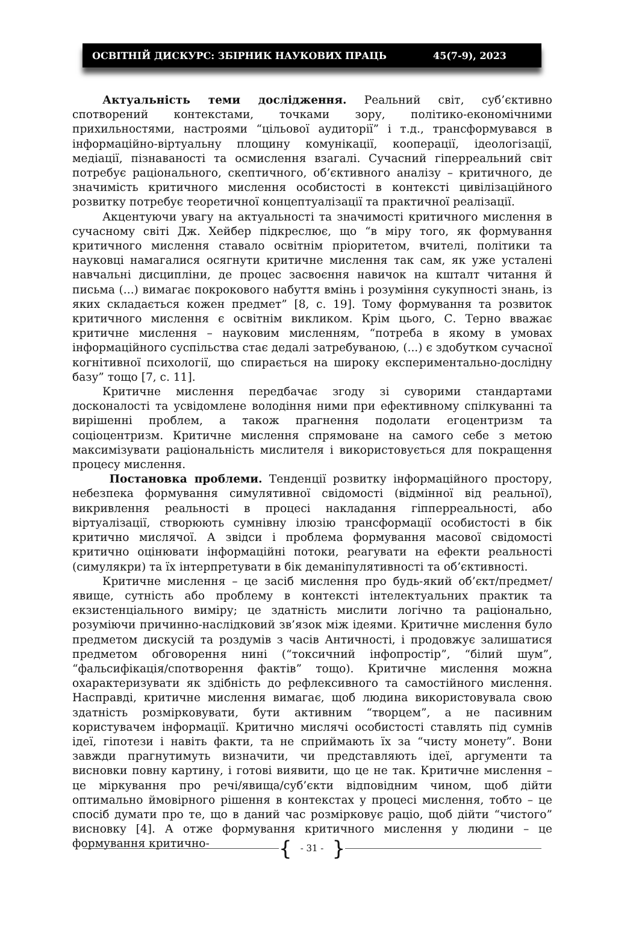ОСВІТНІЙ ДИСКУРС: ЗБІРНИК НАУКОВИХ ПРАЦЬ 45(7-9), 2023
Актуальність теми дослідження. Реальний світ, суб’єктивно спотворений контекстами, точками зору, політико-економічними прихильностями, настроями “цільової аудиторії” і т.д., трансформувався в інформаційно-віртуальну площину комунікації, кооперації, ідеологізації, медіації, пізнаваності та осмислення взагалі. Сучасний гіперреальний світ потребує раціонального, скептичного, об’єктивного аналізу – критичного, де значимість критичного мислення особистості в контексті цивілізаційного розвитку потребує теоретичної концептуалізації та практичної реалізації.
Акцентуючи увагу на актуальності та значимості критичного мислення в сучасному світі Дж. Хейбер підкреслює, що “в міру того, як формування критичного мислення ставало освітнім пріоритетом, вчителі, політики та науковці намагалися осягнути критичне мислення так сам, як уже усталені навчальні дисципліни, де процес засвоєння навичок на кшталт читання й письма (...) вимагає покрокового набуття вмінь і розуміння сукупності знань, із яких складається кожен предмет” [8, с. 19]. Тому формування та розвиток критичного мислення є освітнім викликом. Крім цього, С. Терно вважає критичне мислення – науковим мисленням, “потреба в якому в умовах інформаційного суспільства стає дедалі затребуваною, (...) є здобутком сучасної когнітивної психології, що спирається на широку експериментально-дослідну базу” тощо [7, с. 11].
Критичне мислення передбачає згоду зі суворими стандартами досконалості та усвідомлене володіння ними при ефективному спілкуванні та вирішенні проблем, а також прагнення подолати егоцентризм та соціоцентризм. Критичне мислення спрямоване на самого себе з метою максимізувати раціональність мислителя і використовується для покращення процесу мислення.
Постановка проблеми. Тенденції розвитку інформаційного простору, небезпека формування симулятивної свідомості (відмінної від реальної), викривлення реальності в процесі накладання гіпперреальності, або віртуалізації, створюють сумнівну ілюзію трансформації особистості в бік критично мислячої. А звідси і проблема формування масової свідомості критично оцінювати інформаційні потоки, реагувати на ефекти реальності (симулякри) та їх інтерпретувати в бік деманіпулятивності та об’єктивності.
Критичне мислення – це засіб мислення про будь-який об’єкт/предмет/явище, сутність або проблему в контексті інтелектуальних практик та екзистенціального виміру; це здатність мислити логічно та раціонально, розуміючи причинно-наслідковий зв’язок між ідеями. Критичне мислення було предметом дискусій та роздумів з часів Античності, і продовжує залишатися предметом обговорення нині (“токсичний інфопростір”, “білий шум”, “фальсифікація/спотворення фактів” тощо). Критичне мислення можна охарактеризувати як здібність до рефлексивного та самостійного мислення. Насправді, критичне мислення вимагає, щоб людина використовувала свою здатність розмірковувати, бути активним “творцем”, а не пасивним користувачем інформації. Критично мислячі особистості ставлять під сумнів ідеї, гіпотези і навіть факти, та не сприймають їх за “чисту монету”. Вони завжди прагнутимуть визначити, чи представляють ідеї, аргументи та висновки повну картину, і готові виявити, що це не так. Критичне мислення – це міркування про речі/явища/суб’єкти відповідним чином, щоб дійти оптимально ймовірного рішення в контекстах у процесі мислення, тобто – це спосіб думати про те, що в даний час розмірковує раціо, щоб дійти “чистого” висновку [4]. А отже формування критичного мислення у людини – це формування критично-
{ - 31 - }